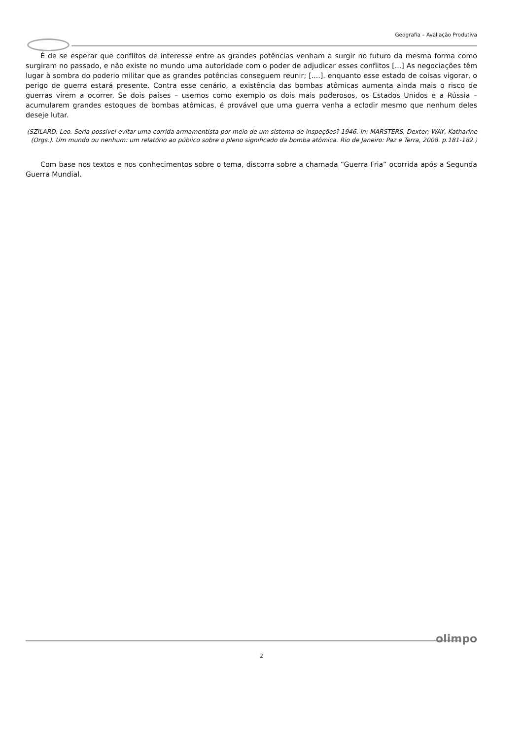Geografia – Avaliação Produtiva
É de se esperar que conflitos de interesse entre as grandes potências venham a surgir no futuro da mesma forma como surgiram no passado, e não existe no mundo uma autoridade com o poder de adjudicar esses conflitos [...] As negociações têm lugar à sombra do poderio militar que as grandes potências conseguem reunir; [....]. enquanto esse estado de coisas vigorar, o perigo de guerra estará presente. Contra esse cenário, a existência das bombas atômicas aumenta ainda mais o risco de guerras virem a ocorrer. Se dois países – usemos como exemplo os dois mais poderosos, os Estados Unidos e a Rússia – acumularem grandes estoques de bombas atômicas, é provável que uma guerra venha a eclodir mesmo que nenhum deles deseje lutar.
(SZILARD, Leo. Seria possível evitar uma corrida armamentista por meio de um sistema de inspeções? 1946. In: MARSTERS, Dexter; WAY, Katharine (Orgs.). Um mundo ou nenhum: um relatório ao público sobre o pleno significado da bomba atômica. Rio de Janeiro: Paz e Terra, 2008. p.181-182.)
Com base nos textos e nos conhecimentos sobre o tema, discorra sobre a chamada “Guerra Fria” ocorrida após a Segunda Guerra Mundial.
olimpo
2